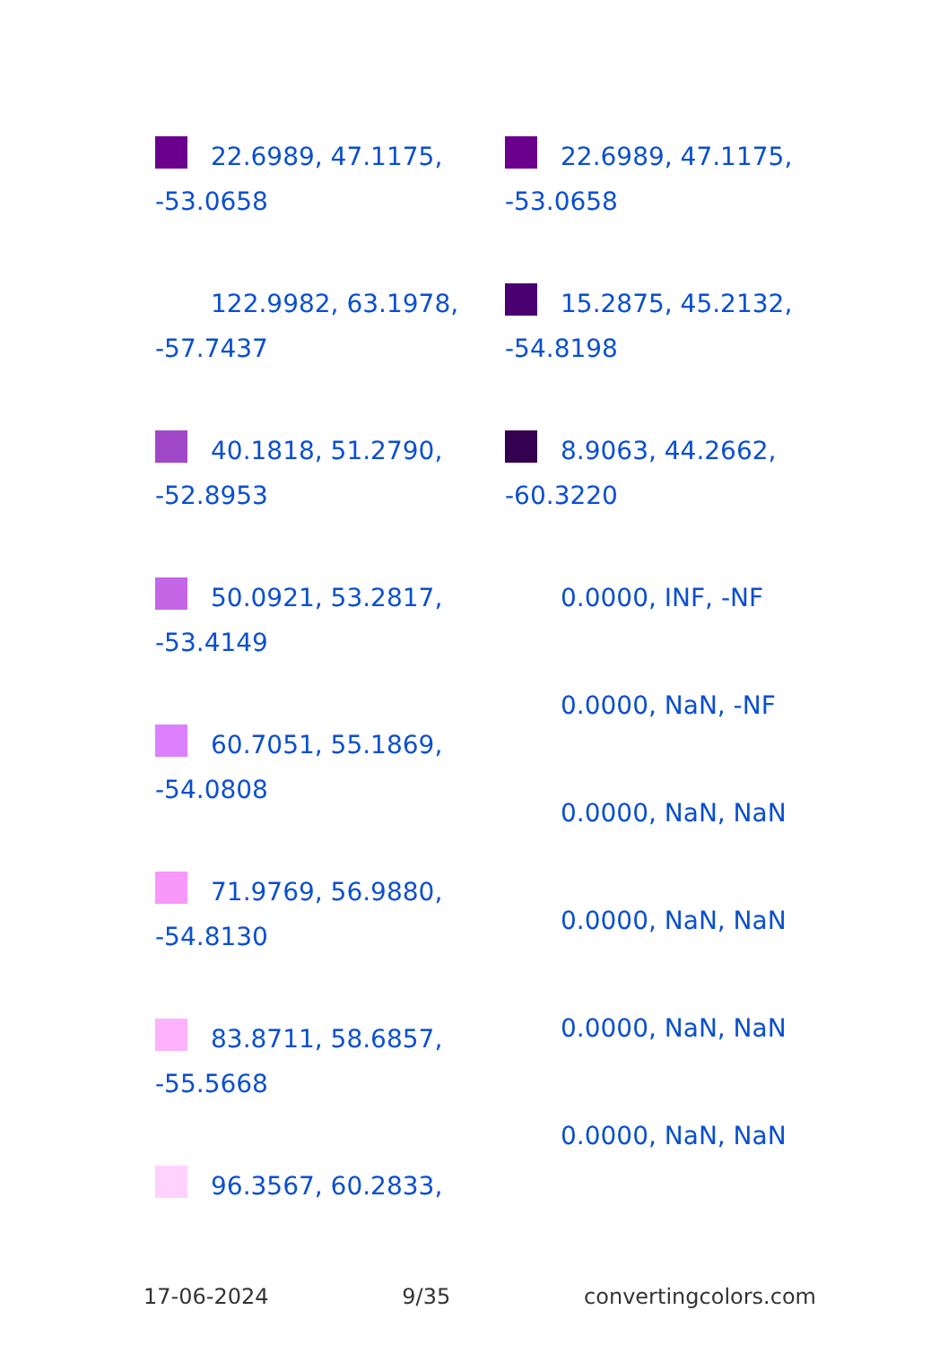22.6989, 47.1175,
-53.0658
122.9982, 63.1978,
-57.7437
40.1818, 51.2790,
-52.8953
50.0921, 53.2817,
-53.4149
60.7051, 55.1869,
-54.0808
71.9769, 56.9880,
-54.8130
83.8711, 58.6857,
-55.5668
96.3567, 60.2833,
22.6989, 47.1175,
-53.0658
15.2875, 45.2132,
-54.8198
8.9063, 44.2662,
-60.3220
0.0000, INF, -NF
0.0000, NaN, -NF
0.0000, NaN, NaN
0.0000, NaN, NaN
0.0000, NaN, NaN
0.0000, NaN, NaN
17-06-2024 9/35 convertingcolors.com